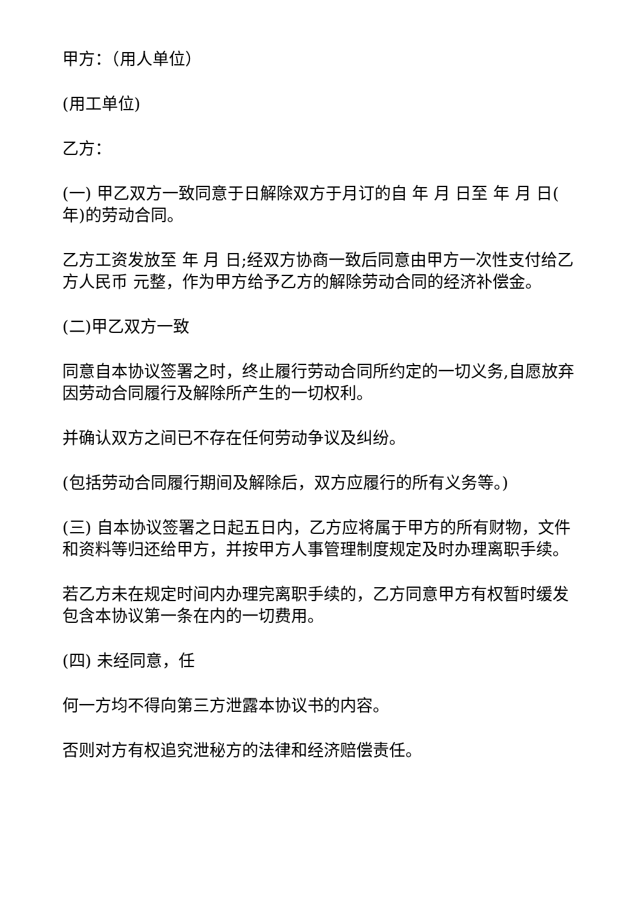甲方：（用人单位）
(用工单位)
乙方：
(一) 甲乙双方一致同意于日解除双方于月订的自 年 月 日至 年 月 日( 年)的劳动合同。
乙方工资发放至 年 月 日;经双方协商一致后同意由甲方一次性支付给乙方人民币 元整，作为甲方给予乙方的解除劳动合同的经济补偿金。
(二)甲乙双方一致
同意自本协议签署之时，终止履行劳动合同所约定的一切义务,自愿放弃因劳动合同履行及解除所产生的一切权利。
并确认双方之间已不存在任何劳动争议及纠纷。
(包括劳动合同履行期间及解除后，双方应履行的所有义务等。)
(三) 自本协议签署之日起五日内，乙方应将属于甲方的所有财物，文件和资料等归还给甲方，并按甲方人事管理制度规定及时办理离职手续。
若乙方未在规定时间内办理完离职手续的，乙方同意甲方有权暂时缓发包含本协议第一条在内的一切费用。
(四) 未经同意，任
何一方均不得向第三方泄露本协议书的内容。
否则对方有权追究泄秘方的法律和经济赔偿责任。